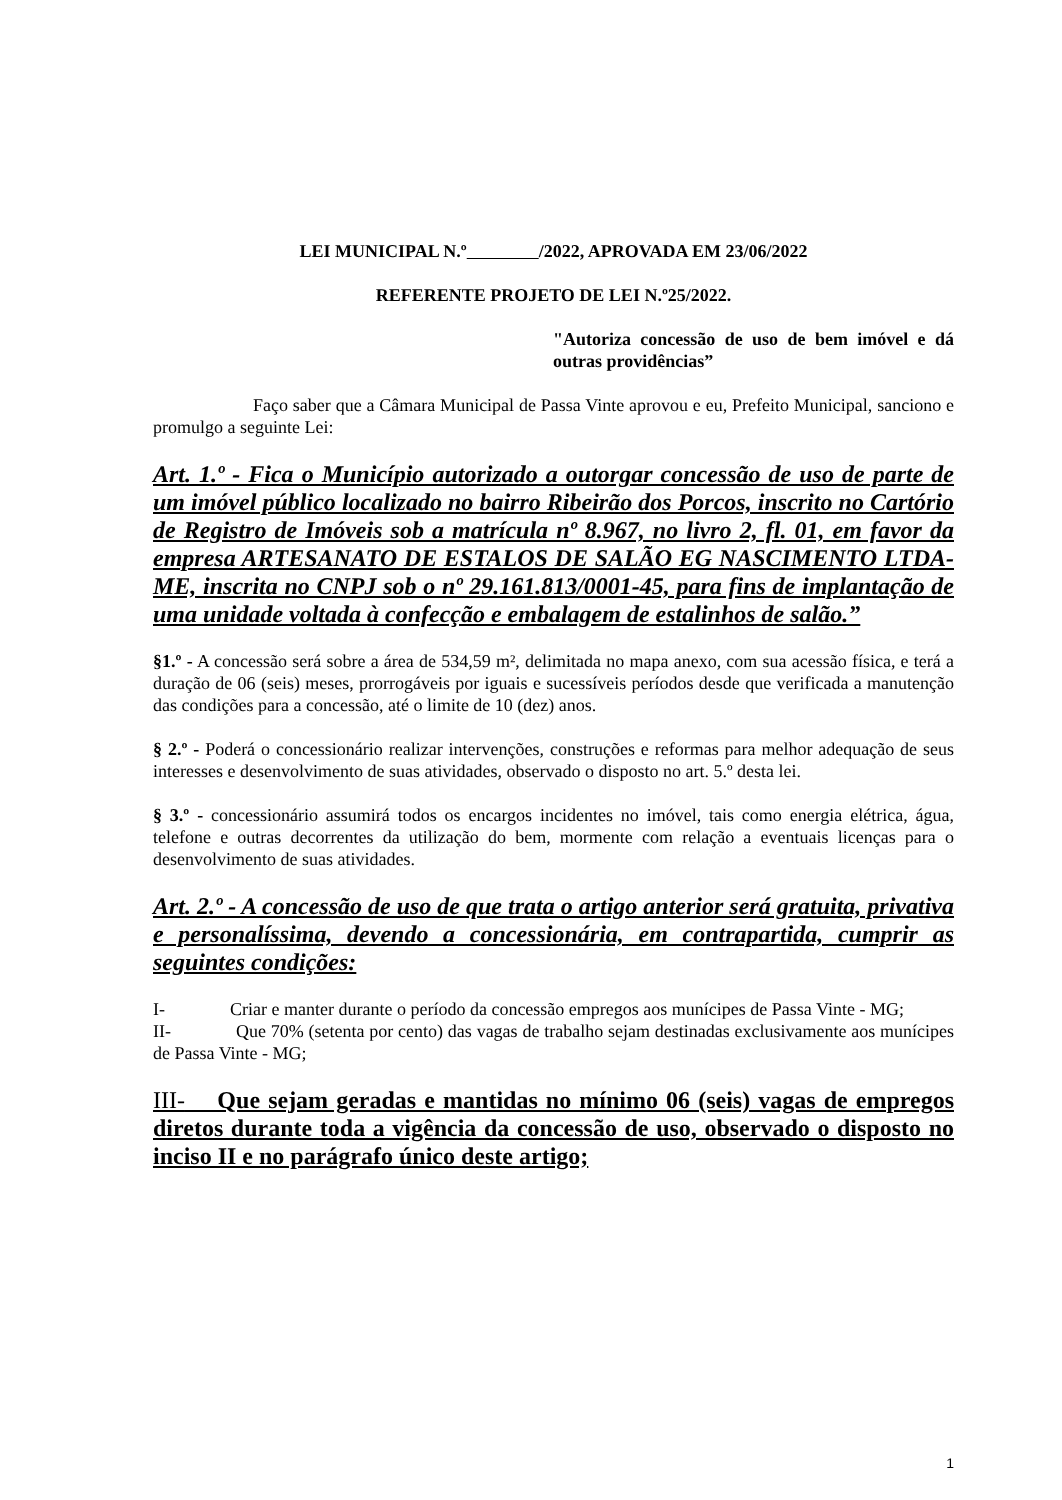LEI MUNICIPAL N.º /2022, APROVADA EM 23/06/2022
REFERENTE PROJETO DE LEI N.º25/2022.
"Autoriza concessão de uso de bem imóvel e dá outras providências”
Faço saber que a Câmara Municipal de Passa Vinte aprovou e eu, Prefeito Municipal, sanciono e promulgo a seguinte Lei:
Art. 1.º - Fica o Município autorizado a outorgar concessão de uso de parte de um imóvel público localizado no bairro Ribeirão dos Porcos, inscrito no Cartório de Registro de Imóveis sob a matrícula nº 8.967, no livro 2, fl. 01, em favor da empresa ARTESANATO DE ESTALOS DE SALÃO EG NASCIMENTO LTDA-ME, inscrita no CNPJ sob o nº 29.161.813/0001-45, para fins de implantação de uma unidade voltada à confecção e embalagem de estalinhos de salão.”
§1.º - A concessão será sobre a área de 534,59 m², delimitada no mapa anexo, com sua acessão física, e terá a duração de 06 (seis) meses, prorrogáveis por iguais e sucessíveis períodos desde que verificada a manutenção das condições para a concessão, até o limite de 10 (dez) anos.
§ 2.º - Poderá o concessionário realizar intervenções, construções e reformas para melhor adequação de seus interesses e desenvolvimento de suas atividades, observado o disposto no art. 5.º desta lei.
§ 3.º - concessionário assumirá todos os encargos incidentes no imóvel, tais como energia elétrica, água, telefone e outras decorrentes da utilização do bem, mormente com relação a eventuais licenças para o desenvolvimento de suas atividades.
Art. 2.º - A concessão de uso de que trata o artigo anterior será gratuita, privativa e personalíssima, devendo a concessionária, em contrapartida, cumprir as seguintes condições:
I- Criar e manter durante o período da concessão empregos aos munícipes de Passa Vinte - MG;
II- Que 70% (setenta por cento) das vagas de trabalho sejam destinadas exclusivamente aos munícipes de Passa Vinte - MG;
III- Que sejam geradas e mantidas no mínimo 06 (seis) vagas de empregos diretos durante toda a vigência da concessão de uso, observado o disposto no inciso II e no parágrafo único deste artigo;
1